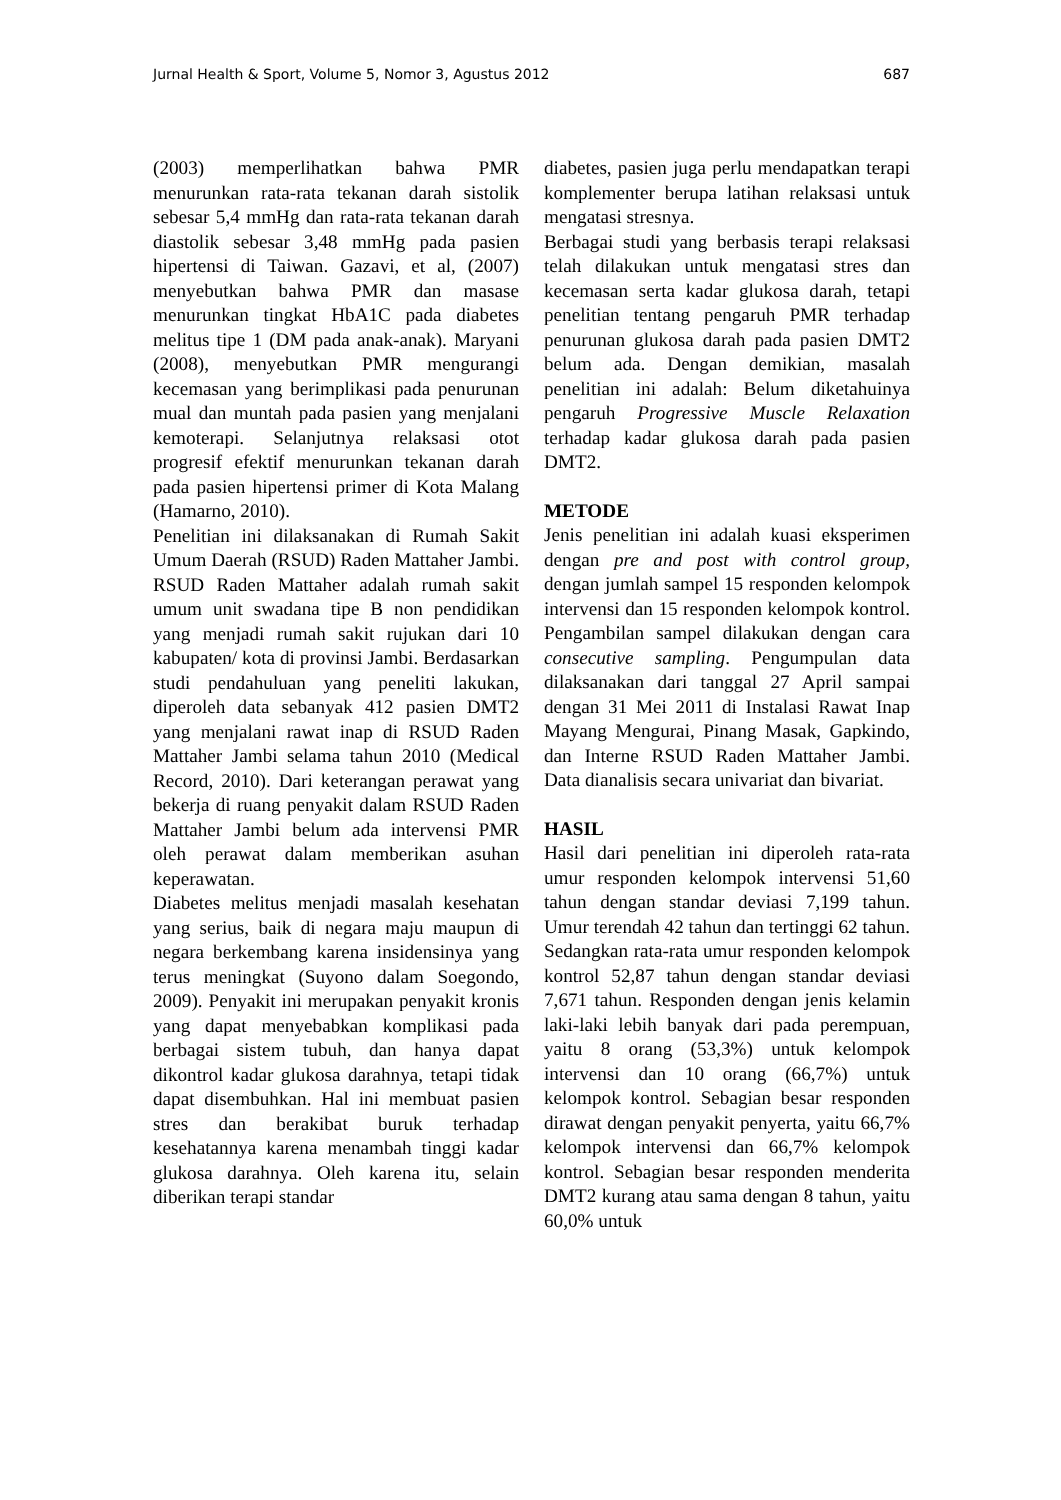Jurnal Health & Sport, Volume 5, Nomor 3, Agustus 2012 687
(2003) memperlihatkan bahwa PMR menurunkan rata-rata tekanan darah sistolik sebesar 5,4 mmHg dan rata-rata tekanan darah diastolik sebesar 3,48 mmHg pada pasien hipertensi di Taiwan. Gazavi, et al, (2007) menyebutkan bahwa PMR dan masase menurunkan tingkat HbA1C pada diabetes melitus tipe 1 (DM pada anak-anak). Maryani (2008), menyebutkan PMR mengurangi kecemasan yang berimplikasi pada penurunan mual dan muntah pada pasien yang menjalani kemoterapi. Selanjutnya relaksasi otot progresif efektif menurunkan tekanan darah pada pasien hipertensi primer di Kota Malang (Hamarno, 2010).
Penelitian ini dilaksanakan di Rumah Sakit Umum Daerah (RSUD) Raden Mattaher Jambi. RSUD Raden Mattaher adalah rumah sakit umum unit swadana tipe B non pendidikan yang menjadi rumah sakit rujukan dari 10 kabupaten/ kota di provinsi Jambi. Berdasarkan studi pendahuluan yang peneliti lakukan, diperoleh data sebanyak 412 pasien DMT2 yang menjalani rawat inap di RSUD Raden Mattaher Jambi selama tahun 2010 (Medical Record, 2010). Dari keterangan perawat yang bekerja di ruang penyakit dalam RSUD Raden Mattaher Jambi belum ada intervensi PMR oleh perawat dalam memberikan asuhan keperawatan.
Diabetes melitus menjadi masalah kesehatan yang serius, baik di negara maju maupun di negara berkembang karena insidensinya yang terus meningkat (Suyono dalam Soegondo, 2009). Penyakit ini merupakan penyakit kronis yang dapat menyebabkan komplikasi pada berbagai sistem tubuh, dan hanya dapat dikontrol kadar glukosa darahnya, tetapi tidak dapat disembuhkan. Hal ini membuat pasien stres dan berakibat buruk terhadap kesehatannya karena menambah tinggi kadar glukosa darahnya. Oleh karena itu, selain diberikan terapi standar
diabetes, pasien juga perlu mendapatkan terapi komplementer berupa latihan relaksasi untuk mengatasi stresnya.
Berbagai studi yang berbasis terapi relaksasi telah dilakukan untuk mengatasi stres dan kecemasan serta kadar glukosa darah, tetapi penelitian tentang pengaruh PMR terhadap penurunan glukosa darah pada pasien DMT2 belum ada. Dengan demikian, masalah penelitian ini adalah: Belum diketahuinya pengaruh Progressive Muscle Relaxation terhadap kadar glukosa darah pada pasien DMT2.
METODE
Jenis penelitian ini adalah kuasi eksperimen dengan pre and post with control group, dengan jumlah sampel 15 responden kelompok intervensi dan 15 responden kelompok kontrol. Pengambilan sampel dilakukan dengan cara consecutive sampling. Pengumpulan data dilaksanakan dari tanggal 27 April sampai dengan 31 Mei 2011 di Instalasi Rawat Inap Mayang Mengurai, Pinang Masak, Gapkindo, dan Interne RSUD Raden Mattaher Jambi. Data dianalisis secara univariat dan bivariat.
HASIL
Hasil dari penelitian ini diperoleh rata-rata umur responden kelompok intervensi 51,60 tahun dengan standar deviasi 7,199 tahun. Umur terendah 42 tahun dan tertinggi 62 tahun. Sedangkan rata-rata umur responden kelompok kontrol 52,87 tahun dengan standar deviasi 7,671 tahun. Responden dengan jenis kelamin laki-laki lebih banyak dari pada perempuan, yaitu 8 orang (53,3%) untuk kelompok intervensi dan 10 orang (66,7%) untuk kelompok kontrol. Sebagian besar responden dirawat dengan penyakit penyerta, yaitu 66,7% kelompok intervensi dan 66,7% kelompok kontrol. Sebagian besar responden menderita DMT2 kurang atau sama dengan 8 tahun, yaitu 60,0% untuk